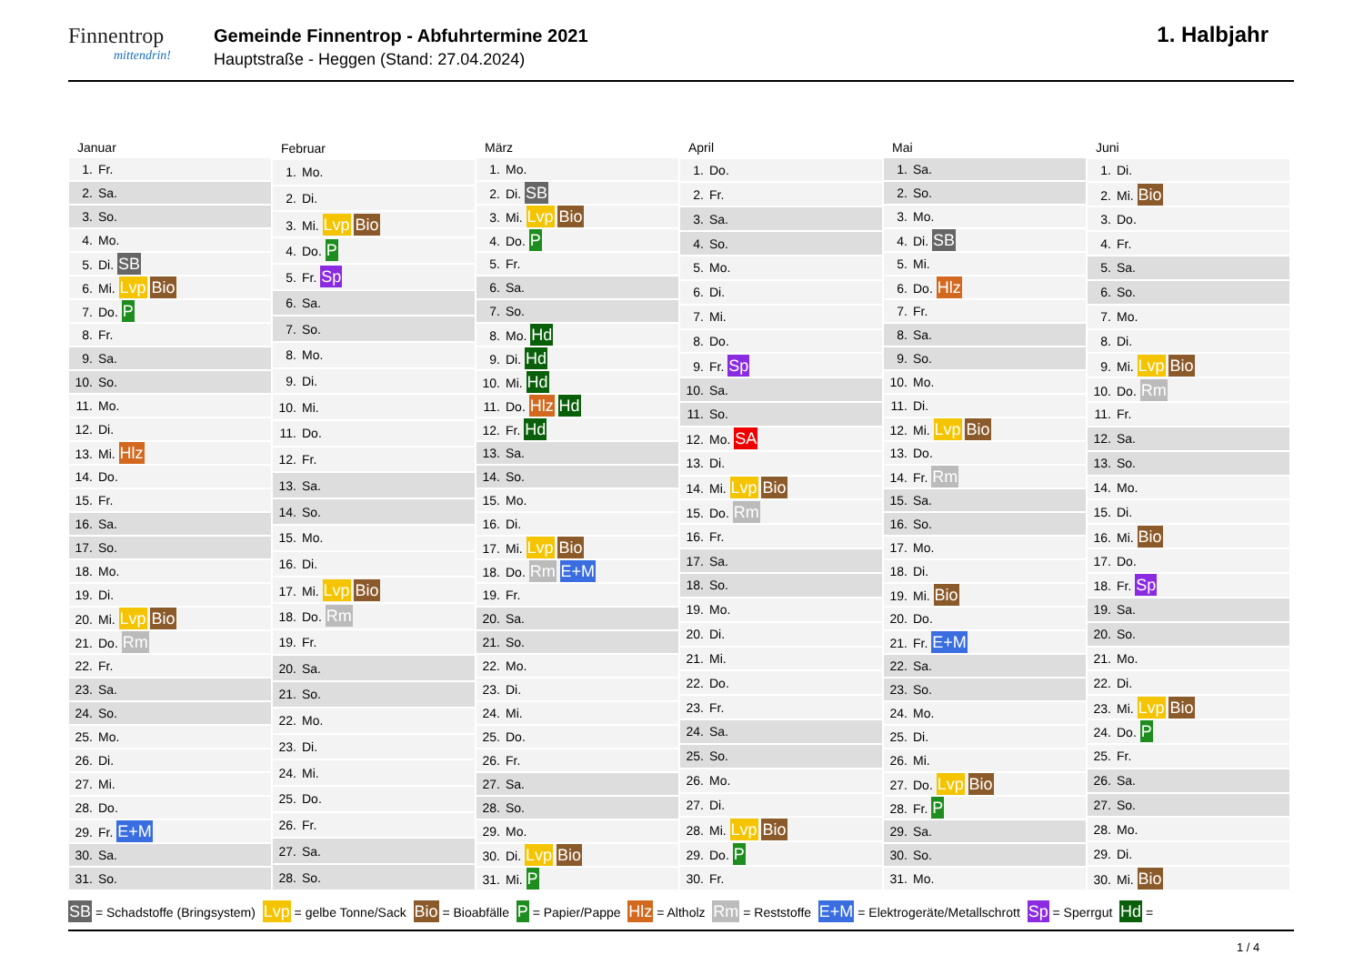Finnentrop
mittendrin!
Gemeinde Finnentrop - Abfuhrtermine 2021
Hauptstraße - Heggen (Stand: 27.04.2024)
1. Halbjahr
| Januar |
| --- |
| 1. Fr. |
| 2. Sa. |
| 3. So. |
| 4. Mo. |
| 5. Di. SB |
| 6. Mi. Lvp Bio |
| 7. Do. P |
| 8. Fr. |
| 9. Sa. |
| 10. So. |
| 11. Mo. |
| 12. Di. |
| 13. Mi. Hlz |
| 14. Do. |
| 15. Fr. |
| 16. Sa. |
| 17. So. |
| 18. Mo. |
| 19. Di. |
| 20. Mi. Lvp Bio |
| 21. Do. Rm |
| 22. Fr. |
| 23. Sa. |
| 24. So. |
| 25. Mo. |
| 26. Di. |
| 27. Mi. |
| 28. Do. |
| 29. Fr. E+M |
| 30. Sa. |
| 31. So. |
| Februar |
| --- |
| 1. Mo. |
| 2. Di. |
| 3. Mi. Lvp Bio |
| 4. Do. P |
| 5. Fr. Sp |
| 6. Sa. |
| 7. So. |
| 8. Mo. |
| 9. Di. |
| 10. Mi. |
| 11. Do. |
| 12. Fr. |
| 13. Sa. |
| 14. So. |
| 15. Mo. |
| 16. Di. |
| 17. Mi. Lvp Bio |
| 18. Do. Rm |
| 19. Fr. |
| 20. Sa. |
| 21. So. |
| 22. Mo. |
| 23. Di. |
| 24. Mi. |
| 25. Do. |
| 26. Fr. |
| 27. Sa. |
| 28. So. |
| März |
| --- |
| 1. Mo. |
| 2. Di. SB |
| 3. Mi. Lvp Bio |
| 4. Do. P |
| 5. Fr. |
| 6. Sa. |
| 7. So. |
| 8. Mo. Hd |
| 9. Di. Hd |
| 10. Mi. Hd |
| 11. Do. Hlz Hd |
| 12. Fr. Hd |
| 13. Sa. |
| 14. So. |
| 15. Mo. |
| 16. Di. |
| 17. Mi. Lvp Bio |
| 18. Do. Rm E+M |
| 19. Fr. |
| 20. Sa. |
| 21. So. |
| 22. Mo. |
| 23. Di. |
| 24. Mi. |
| 25. Do. |
| 26. Fr. |
| 27. Sa. |
| 28. So. |
| 29. Mo. |
| 30. Di. Lvp Bio |
| 31. Mi. P |
| April |
| --- |
| 1. Do. |
| 2. Fr. |
| 3. Sa. |
| 4. So. |
| 5. Mo. |
| 6. Di. |
| 7. Mi. |
| 8. Do. |
| 9. Fr. Sp |
| 10. Sa. |
| 11. So. |
| 12. Mo. SA |
| 13. Di. |
| 14. Mi. Lvp Bio |
| 15. Do. Rm |
| 16. Fr. |
| 17. Sa. |
| 18. So. |
| 19. Mo. |
| 20. Di. |
| 21. Mi. |
| 22. Do. |
| 23. Fr. |
| 24. Sa. |
| 25. So. |
| 26. Mo. |
| 27. Di. |
| 28. Mi. Lvp Bio |
| 29. Do. P |
| 30. Fr. |
| Mai |
| --- |
| 1. Sa. |
| 2. So. |
| 3. Mo. |
| 4. Di. SB |
| 5. Mi. |
| 6. Do. Hlz |
| 7. Fr. |
| 8. Sa. |
| 9. So. |
| 10. Mo. |
| 11. Di. |
| 12. Mi. Lvp Bio |
| 13. Do. |
| 14. Fr. Rm |
| 15. Sa. |
| 16. So. |
| 17. Mo. |
| 18. Di. |
| 19. Mi. Bio |
| 20. Do. |
| 21. Fr. E+M |
| 22. Sa. |
| 23. So. |
| 24. Mo. |
| 25. Di. |
| 26. Mi. |
| 27. Do. Lvp Bio |
| 28. Fr. P |
| 29. Sa. |
| 30. So. |
| 31. Mo. |
| Juni |
| --- |
| 1. Di. |
| 2. Mi. Bio |
| 3. Do. |
| 4. Fr. |
| 5. Sa. |
| 6. So. |
| 7. Mo. |
| 8. Di. |
| 9. Mi. Lvp Bio |
| 10. Do. Rm |
| 11. Fr. |
| 12. Sa. |
| 13. So. |
| 14. Mo. |
| 15. Di. |
| 16. Mi. Bio |
| 17. Do. |
| 18. Fr. Sp |
| 19. Sa. |
| 20. So. |
| 21. Mo. |
| 22. Di. |
| 23. Mi. Lvp Bio |
| 24. Do. P |
| 25. Fr. |
| 26. Sa. |
| 27. So. |
| 28. Mo. |
| 29. Di. |
| 30. Mi. Bio |
SB = Schadstoffe (Bringsystem) Lvp = gelbe Tonne/Sack Bio = Bioabfälle P = Papier/Pappe Hlz = Altholz Rm = Reststoffe E+M = Elektrogeräte/Metallschrott Sp = Sperrgut Hd =
1 / 4